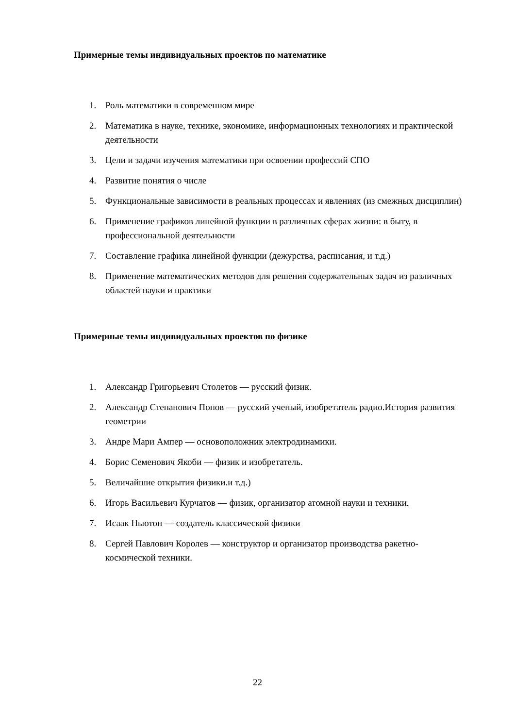Примерные темы индивидуальных проектов по математике
1. Роль математики в современном мире
2. Математика в науке, технике, экономике, информационных технологиях и практической деятельности
3. Цели и задачи изучения математики при освоении профессий СПО
4. Развитие понятия о числе
5. Функциональные зависимости в реальных процессах и явлениях (из смежных дисциплин)
6. Применение графиков линейной функции в различных сферах жизни: в быту, в профессиональной деятельности
7. Составление графика линейной функции (дежурства, расписания, и т.д.)
8. Применение математических методов для решения содержательных задач из различных областей науки и практики
Примерные темы индивидуальных проектов по физике
1. Александр Григорьевич Столетов — русский физик.
2. Александр Степанович Попов — русский ученый, изобретатель радио.История развития геометрии
3. Андре Мари Ампер — основоположник электродинамики.
4. Борис Семенович Якоби — физик и изобретатель.
5. Величайшие открытия физики.и т.д.)
6. Игорь Васильевич Курчатов — физик, организатор атомной науки и техники.
7. Исаак Ньютон — создатель классической физики
8. Сергей Павлович Королев — конструктор и организатор производства ракетно-космической техники.
22